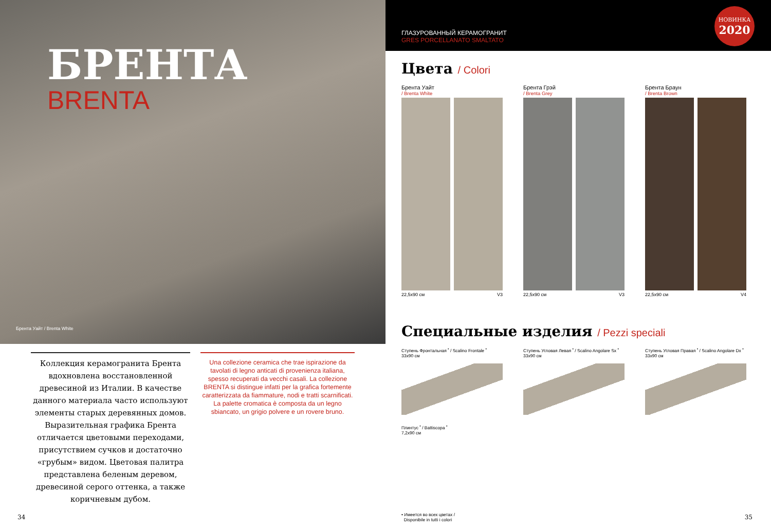БРЕНТА
BRENTA
Брента Уайт / Brenta White
Коллекция керамогранита Брента вдохновлена восстановленной древесиной из Италии. В качестве данного материала часто используют элементы старых деревянных домов. Выразительная графика Брента отличается цветовыми переходами, присутствием сучков и достаточно «грубым» видом. Цветовая палитра представлена беленым деревом, древесиной серого оттенка, а также коричневым дубом.
Una collezione ceramica che trae ispirazione da tavolati di legno anticati di provenienza italiana, spesso recuperati da vecchi casali. La collezione BRENTA si distingue infatti per la grafica fortemente caratterizzata da fiammature, nodi e tratti scarnificati.
La palette cromatica è composta da un legno sbiancato, un grigio polvere e un rovere bruno.
34
ГЛАЗУРОВАННЫЙ КЕРАМОГРАНИТ
GRES PORCELLANATO SMALTATO
НОВИНКА
2020
Цвета / Colori
Брента Уайт
/ Brenta White
22,5x90 см V3
Брента Грэй
/ Brenta Grey
22,5x90 см V3
Брента Браун
/ Brenta Brown
22,5x90 см V4
Специальные изделия / Pezzi speciali
Ступень Фронтальная <sup>•</sup> / Scalino Frontale <sup>•</sup>
33x90 см
Ступень Угловая Левая <sup>•</sup> / Scalino Angolare Sx <sup>•</sup>
33x90 см
Ступень Угловая Правая <sup>•</sup> / Scalino Angolare Dx <sup>•</sup>
33x90 см
Плинтус <sup>•</sup> / Battiscopa <sup>•</sup>
7,2x90 см
• Имеется во всех цветах /
Disponibile in tutti i colori
35